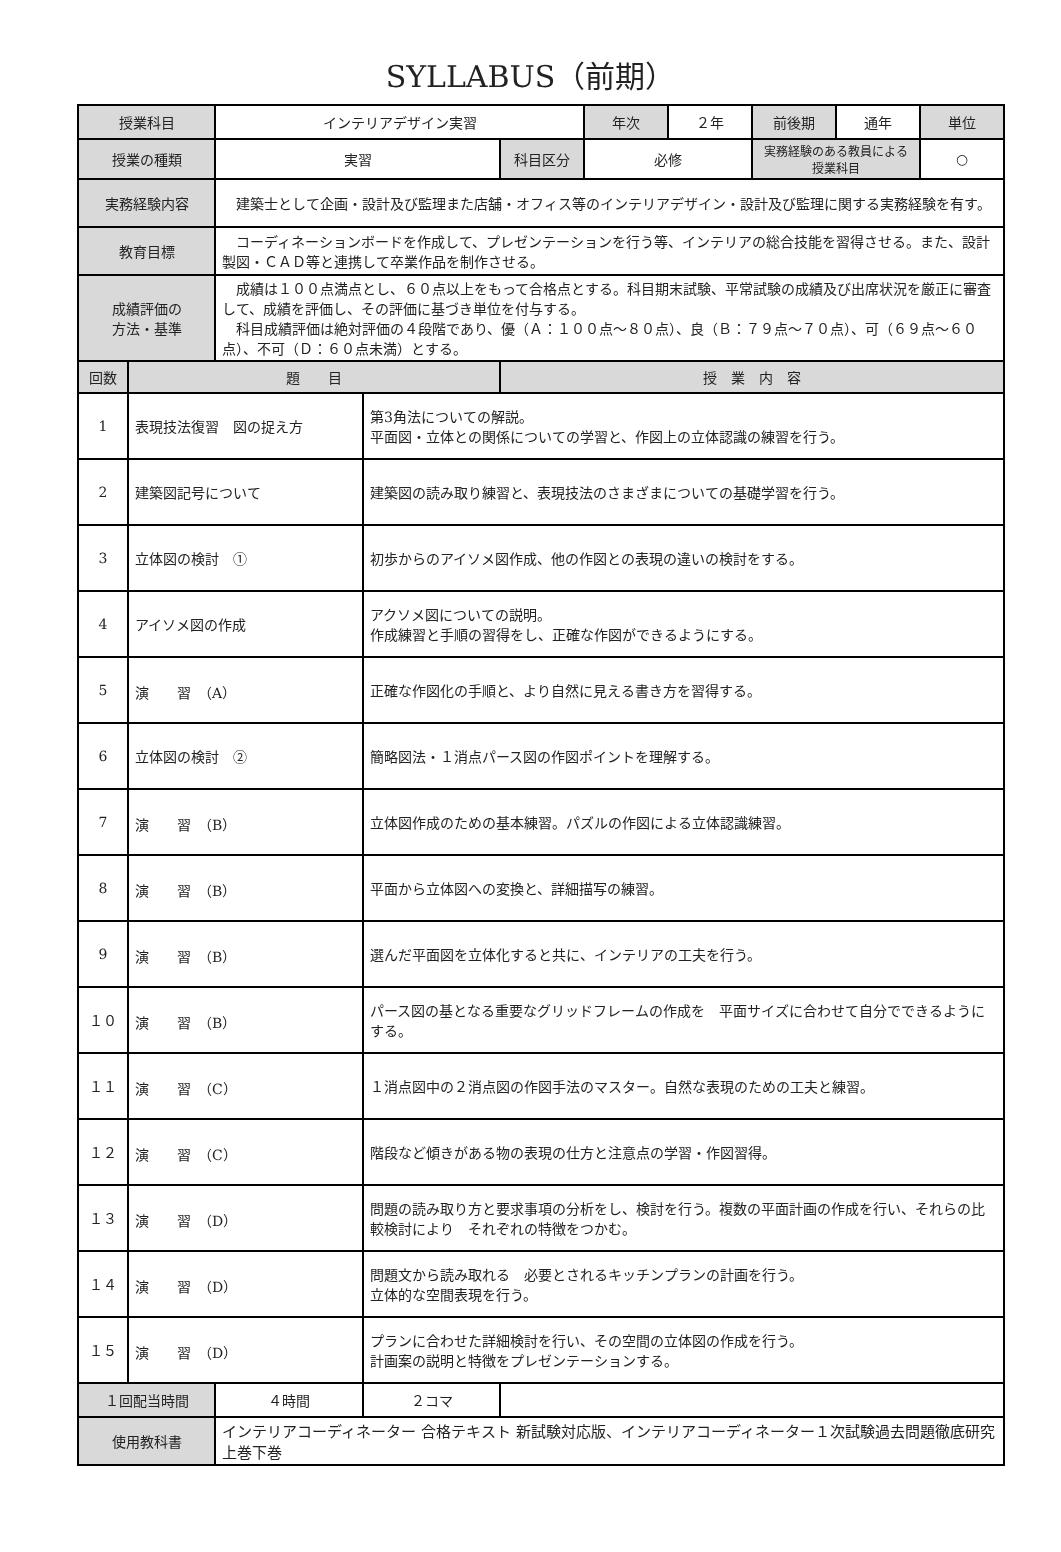SYLLABUS（前期）
| 授業科目 | | インテリアデザイン実習 | | 年次 | ２年 | 前後期 | 通年 | 単位 |
| 授業の種類 | | 実習 | 科目区分 | 必修 | | 実務経験のある教員による授業科目 | | ○ |
| 実務経験内容 | | 建築士として企画・設計及び監理また店舗・オフィス等のインテリアデザイン・設計及び監理に関する実務経験を有す。 | | | | | | |
| 教育目標 | | コーディネーションボードを作成して、プレゼンテーションを行う等、インテリアの総合技能を習得させる。また、設計製図・ＣＡＤ等と連携して卒業作品を制作させる。 | | | | | | |
| 成績評価の 方法・基準 | | 成績は１００点満点とし、６０点以上をもって合格点とする。科目期末試験、平常試験の成績及び出席状況を厳正に審査して、成績を評価し、その評価に基づき単位を付与する。 科目成績評価は絶対評価の４段階であり、優（Ａ：１００点～８０点）、良（Ｂ：７９点～７０点）、可（６９点～６０点）、不可（Ｄ：６０点未満）とする。 | | | | | | |
| 回数 | 題 目 | | 授 業 内 容 | | | | | |
| 1 | 表現技法復習 図の捉え方 | 第3角法についての解説。 平面図・立体との関係についての学習と、作図上の立体認識の練習を行う。 |
| 2 | 建築図記号について | 建築図の読み取り練習と、表現技法のさまざまについての基礎学習を行う。 |
| 3 | 立体図の検討 ① | 初歩からのアイソメ図作成、他の作図との表現の違いの検討をする。 |
| 4 | アイソメ図の作成 | アクソメ図についての説明。 作成練習と手順の習得をし、正確な作図ができるようにする。 |
| 5 | 演 習 （A） | 正確な作図化の手順と、より自然に見える書き方を習得する。 |
| 6 | 立体図の検討 ② | 簡略図法・１消点パース図の作図ポイントを理解する。 |
| 7 | 演 習 （B） | 立体図作成のための基本練習。パズルの作図による立体認識練習。 |
| 8 | 演 習 （B） | 平面から立体図への変換と、詳細描写の練習。 |
| 9 | 演 習 （B） | 選んだ平面図を立体化すると共に、インテリアの工夫を行う。 |
| １０ | 演 習 （B） | パース図の基となる重要なグリッドフレームの作成を 平面サイズに合わせて自分でできるようにする。 |
| １１ | 演 習 （C） | １消点図中の２消点図の作図手法のマスター。自然な表現のための工夫と練習。 |
| １２ | 演 習 （C） | 階段など傾きがある物の表現の仕方と注意点の学習・作図習得。 |
| １３ | 演 習 （D） | 問題の読み取り方と要求事項の分析をし、検討を行う。複数の平面計画の作成を行い、それらの比較検討により それぞれの特徴をつかむ。 |
| １４ | 演 習 （D） | 問題文から読み取れる 必要とされるキッチンプランの計画を行う。 立体的な空間表現を行う。 |
| １５ | 演 習 （D） | プランに合わせた詳細検討を行い、その空間の立体図の作成を行う。 計画案の説明と特徴をプレゼンテーションする。 |
| １回配当時間 | ４時間 | ２コマ | |
| 使用教科書 | インテリアコーディネーター 合格テキスト 新試験対応版、インテリアコーディネーター１次試験過去問題徹底研究 上巻下巻 | | |